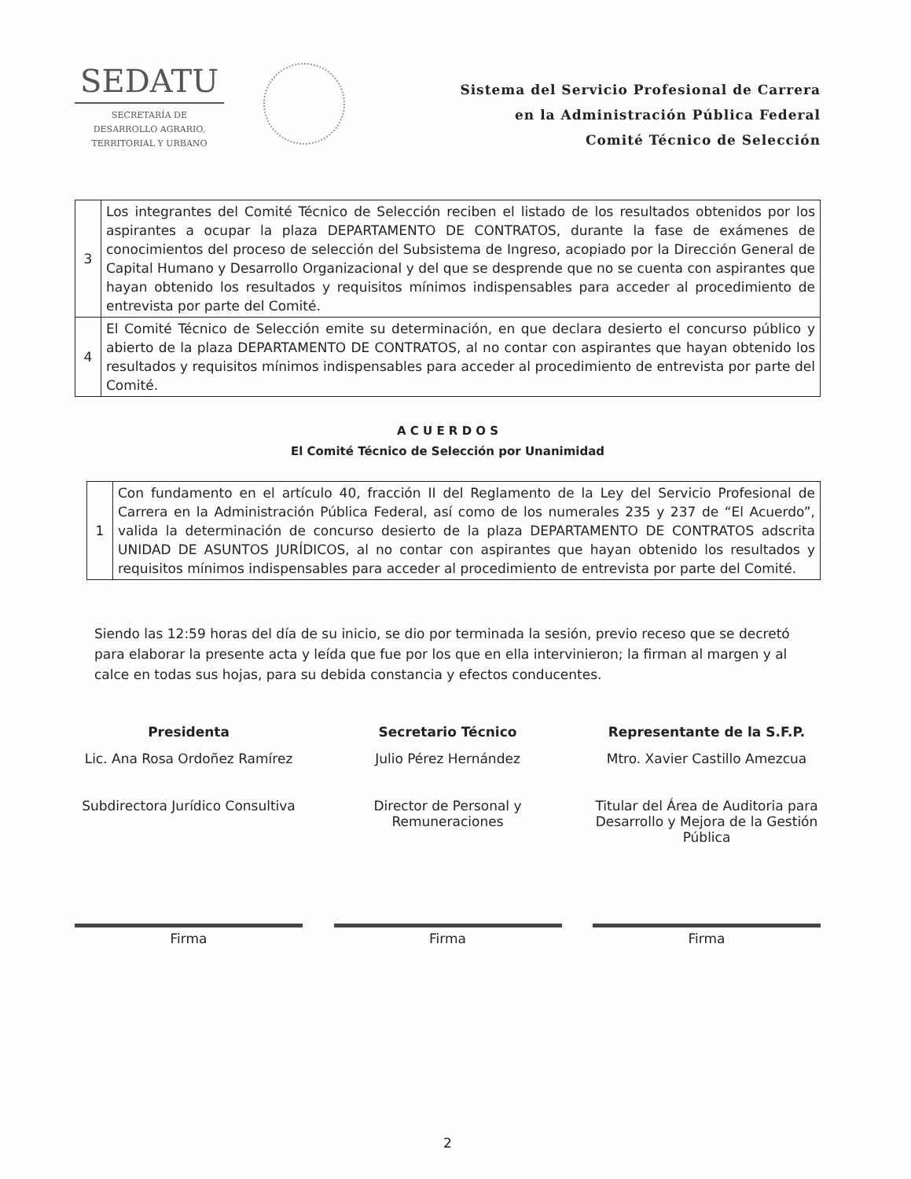SEDATU
SECRETARÍA DE
DESARROLLO AGRARIO,
TERRITORIAL Y URBANO
Sistema del Servicio Profesional de Carrera
en la Administración Pública Federal
Comité Técnico de Selección
| 3 | Los integrantes del Comité Técnico de Selección reciben el listado de los resultados obtenidos por los aspirantes a ocupar la plaza DEPARTAMENTO DE CONTRATOS, durante la fase de exámenes de conocimientos del proceso de selección del Subsistema de Ingreso, acopiado por la Dirección General de Capital Humano y Desarrollo Organizacional y del que se desprende que no se cuenta con aspirantes que hayan obtenido los resultados y requisitos mínimos indispensables para acceder al procedimiento de entrevista por parte del Comité. |
| 4 | El Comité Técnico de Selección emite su determinación, en que declara desierto el concurso público y abierto de la plaza DEPARTAMENTO DE CONTRATOS, al no contar con aspirantes que hayan obtenido los resultados y requisitos mínimos indispensables para acceder al procedimiento de entrevista por parte del Comité. |
A C U E R D O S
El Comité Técnico de Selección por Unanimidad
| 1 | Con fundamento en el artículo 40, fracción II del Reglamento de la Ley del Servicio Profesional de Carrera en la Administración Pública Federal, así como de los numerales 235 y 237 de “El Acuerdo”, valida la determinación de concurso desierto de la plaza DEPARTAMENTO DE CONTRATOS adscrita UNIDAD DE ASUNTOS JURÍDICOS, al no contar con aspirantes que hayan obtenido los resultados y requisitos mínimos indispensables para acceder al procedimiento de entrevista por parte del Comité. |
Siendo las 12:59 horas del día de su inicio, se dio por terminada la sesión, previo receso que se decretó para elaborar la presente acta y leída que fue por los que en ella intervinieron; la firman al margen y al calce en todas sus hojas, para su debida constancia y efectos conducentes.
Presidenta
Lic. Ana Rosa Ordoñez Ramírez
Subdirectora Jurídico Consultiva
Firma
Secretario Técnico
Julio Pérez Hernández
Director de Personal y Remuneraciones
Firma
Representante de la S.F.P.
Mtro. Xavier Castillo Amezcua
Titular del Área de Auditoria para Desarrollo y Mejora de la Gestión Pública
Firma
2